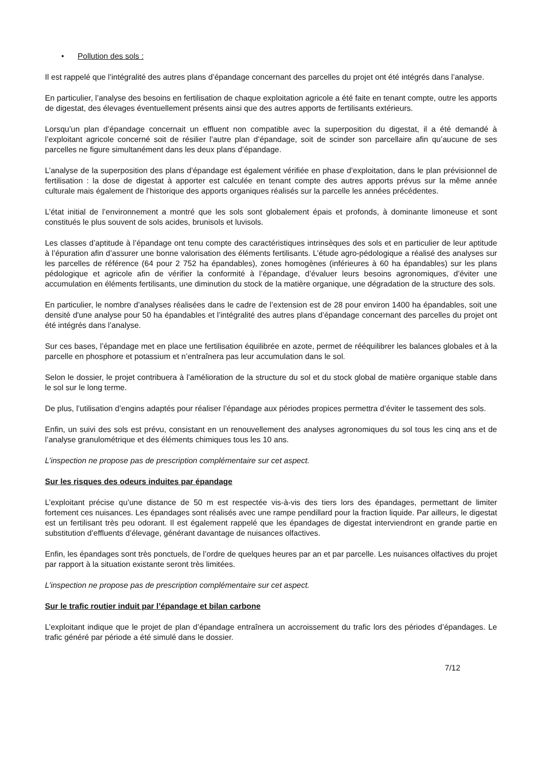• Pollution des sols :
Il est rappelé que l’intégralité des autres plans d’épandage concernant des parcelles du projet ont été intégrés dans l’analyse.
En particulier, l’analyse des besoins en fertilisation de chaque exploitation agricole a été faite en tenant compte, outre les apports de digestat, des élevages éventuellement présents ainsi que des autres apports de fertilisants extérieurs.
Lorsqu’un plan d’épandage concernait un effluent non compatible avec la superposition du digestat, il a été demandé à l’exploitant agricole concerné soit de résilier l’autre plan d’épandage, soit de scinder son parcellaire afin qu’aucune de ses parcelles ne figure simultanément dans les deux plans d’épandage.
L’analyse de la superposition des plans d’épandage est également vérifiée en phase d’exploitation, dans le plan prévisionnel de fertilisation : la dose de digestat à apporter est calculée en tenant compte des autres apports prévus sur la même année culturale mais également de l’historique des apports organiques réalisés sur la parcelle les années précédentes.
L’état initial de l’environnement a montré que les sols sont globalement épais et profonds, à dominante limoneuse et sont constitués le plus souvent de sols acides, brunisols et luvisols.
Les classes d’aptitude à l’épandage ont tenu compte des caractéristiques intrinsèques des sols et en particulier de leur aptitude à l’épuration afin d’assurer une bonne valorisation des éléments fertilisants. L’étude agro-pédologique a réalisé des analyses sur les parcelles de référence (64 pour 2 752 ha épandables), zones homogènes (inférieures à 60 ha épandables) sur les plans pédologique et agricole afin de vérifier la conformité à l’épandage, d’évaluer leurs besoins agronomiques, d’éviter une accumulation en éléments fertilisants, une diminution du stock de la matière organique, une dégradation de la structure des sols.
En particulier, le nombre d’analyses réalisées dans le cadre de l’extension est de 28 pour environ 1400 ha épandables, soit une densité d'une analyse pour 50 ha épandables et l’intégralité des autres plans d’épandage concernant des parcelles du projet ont été intégrés dans l’analyse.
Sur ces bases, l’épandage met en place une fertilisation équilibrée en azote, permet de rééquilibrer les balances globales et à la parcelle en phosphore et potassium et n’entraînera pas leur accumulation dans le sol.
Selon le dossier, le projet contribuera à l’amélioration de la structure du sol et du stock global de matière organique stable dans le sol sur le long terme.
De plus, l’utilisation d’engins adaptés pour réaliser l’épandage aux périodes propices permettra d’éviter le tassement des sols.
Enfin, un suivi des sols est prévu, consistant en un renouvellement des analyses agronomiques du sol tous les cinq ans et de l’analyse granulométrique et des éléments chimiques tous les 10 ans.
L’inspection ne propose pas de prescription complémentaire sur cet aspect.
Sur les risques des odeurs induites par épandage
L’exploitant précise qu’une distance de 50 m est respectée vis-à-vis des tiers lors des épandages, permettant de limiter fortement ces nuisances. Les épandages sont réalisés avec une rampe pendillard pour la fraction liquide. Par ailleurs, le digestat est un fertilisant très peu odorant. Il est également rappelé que les épandages de digestat interviendront en grande partie en substitution d’effluents d’élevage, générant davantage de nuisances olfactives.
Enfin, les épandages sont très ponctuels, de l’ordre de quelques heures par an et par parcelle. Les nuisances olfactives du projet par rapport à la situation existante seront très limitées.
L’inspection ne propose pas de prescription complémentaire sur cet aspect.
Sur le trafic routier induit par l’épandage et bilan carbone
L’exploitant indique que le projet de plan d’épandage entraînera un accroissement du trafic lors des périodes d’épandages. Le trafic généré par période a été simulé dans le dossier.
7/12